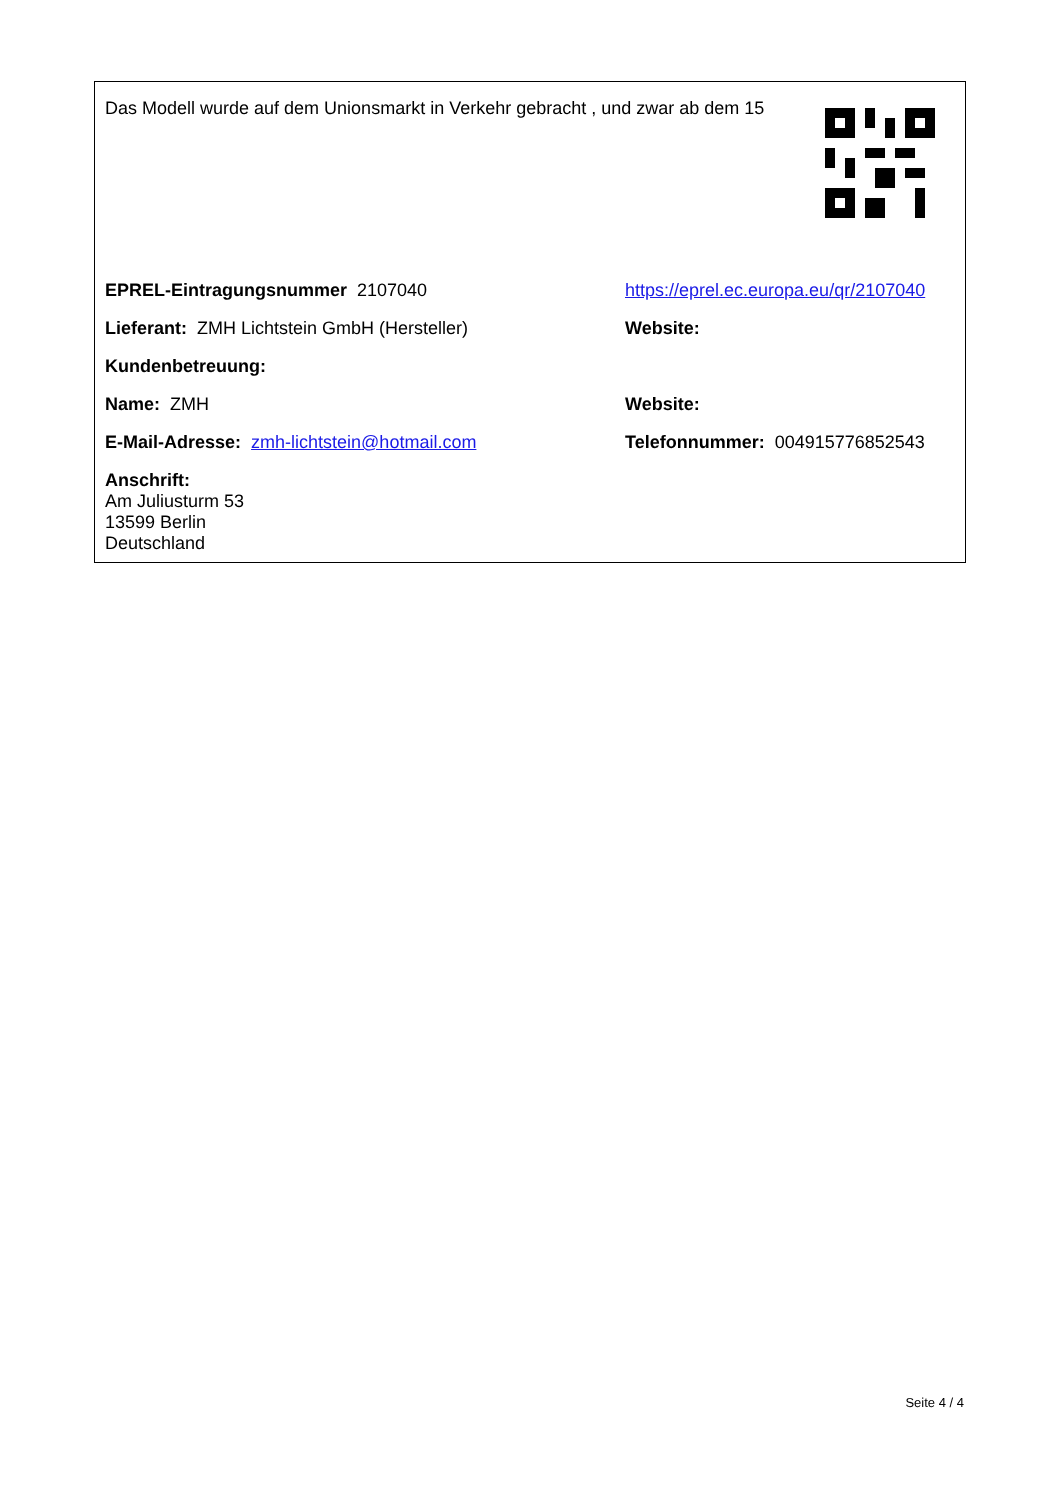Das Modell wurde auf dem Unionsmarkt in Verkehr gebracht , und zwar ab dem 15
| EPREL-Eintragungsnummer 2107040 | https://eprel.ec.europa.eu/qr/2107040 |
| Lieferant: ZMH Lichtstein GmbH (Hersteller) | Website: |
| Kundenbetreuung: | |
| Name: ZMH | Website: |
| E-Mail-Adresse: zmh-lichtstein@hotmail.com | Telefonnummer: 004915776852543 |
| Anschrift: Am Juliusturm 53 13599 Berlin Deutschland | |
Seite 4 / 4